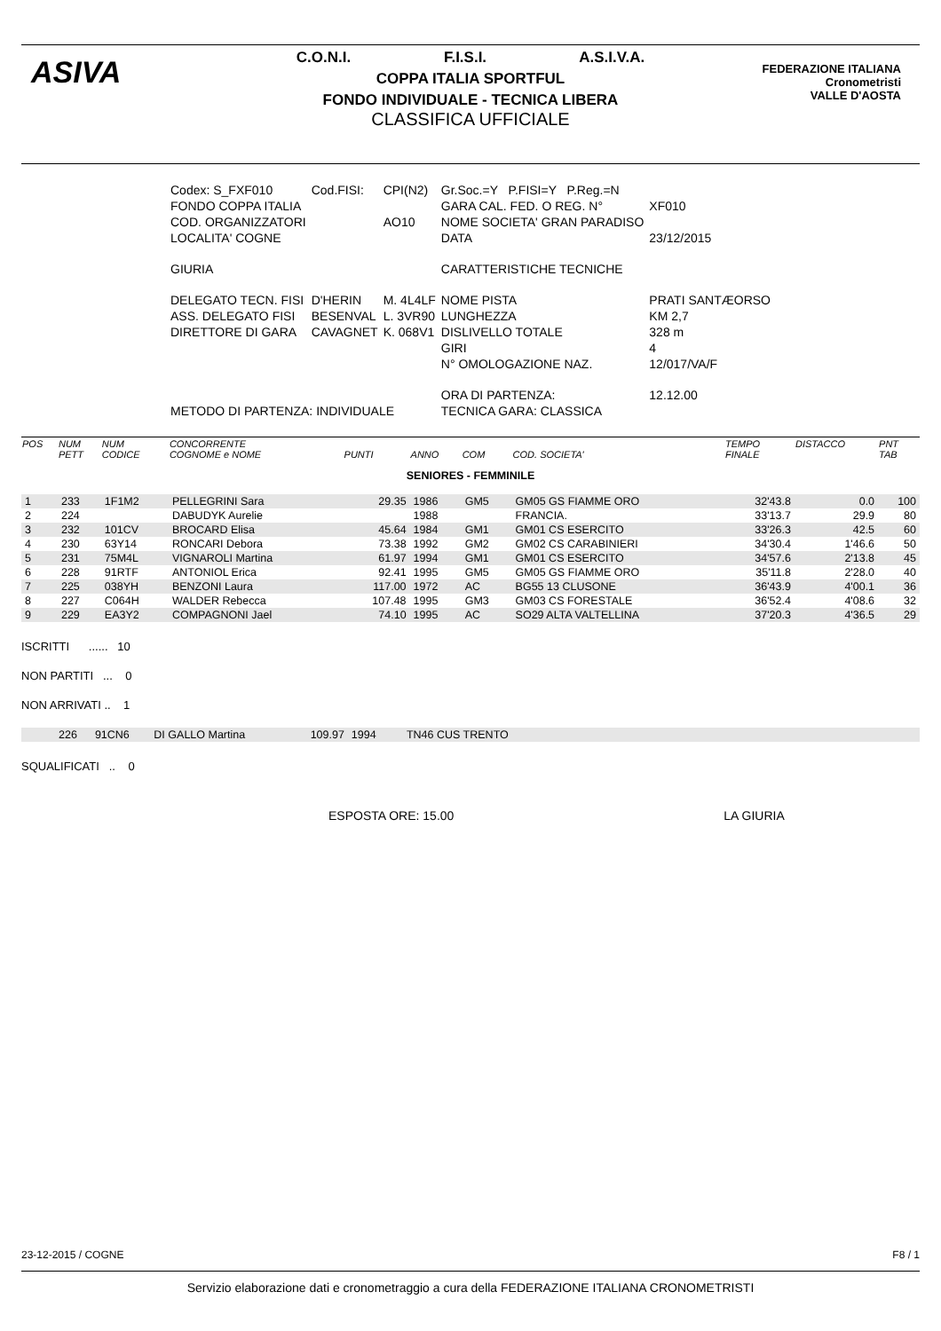ASIVA
FEDERAZIONE ITALIANA
Cronometristi
VALLE D'AOSTA
C.O.N.I. F.I.S.I. A.S.I.V.A.
COPPA ITALIA SPORTFUL
FONDO INDIVIDUALE - TECNICA LIBERA
CLASSIFICA UFFICIALE
| Codex: S_FXF010 | Cod.FISI: | CPI(N2) | Gr.Soc.=Y P.FISI=Y P.Reg.=N | |
| FONDO COPPA ITALIA | | | GARA CAL. FED. O REG. N° | XF010 |
| COD. ORGANIZZATORI | | AO10 | NOME SOCIETA' GRAN PARADISO | |
| LOCALITA' COGNE | | | DATA | 23/12/2015 |
| GIURIA | | | CARATTERISTICHE TECNICHE | |
| DELEGATO TECN. FISI | D'HERIN | M. 4L4LF | NOME PISTA | PRATI SANTÆORSO |
| ASS. DELEGATO FISI | BESENVAL | L. 3VR90 | LUNGHEZZA | KM 2,7 |
| DIRETTORE DI GARA | CAVAGNET | K. 068V1 | DISLIVELLO TOTALE | 328 m |
| | | | GIRI | 4 |
| | | | N° OMOLOGAZIONE NAZ. | 12/017/VA/F |
| | | | ORA DI PARTENZA: | 12.12.00 |
| METODO DI PARTENZA: INDIVIDUALE | | | TECNICA GARA: CLASSICA | |
| POS | NUM PETT | NUM CODICE | CONCORRENTE COGNOME e NOME | PUNTI | ANNO | COM | COD. SOCIETA' | TEMPO FINALE | DISTACCO | PNT TAB |
| --- | --- | --- | --- | --- | --- | --- | --- | --- | --- | --- |
| SENIORES - FEMMINILE | | | | | | | | | | |
| 1 | 233 | 1F1M2 | PELLEGRINI Sara | 29.35 | 1986 | GM5 | GM05 GS FIAMME ORO | 32'43.8 | 0.0 | 100 |
| 2 | 224 | | DABUDYK Aurelie | | 1988 | | FRANCIA. | 33'13.7 | 29.9 | 80 |
| 3 | 232 | 101CV | BROCARD Elisa | 45.64 | 1984 | GM1 | GM01 CS ESERCITO | 33'26.3 | 42.5 | 60 |
| 4 | 230 | 63Y14 | RONCARI Debora | 73.38 | 1992 | GM2 | GM02 CS CARABINIERI | 34'30.4 | 1'46.6 | 50 |
| 5 | 231 | 75M4L | VIGNAROLI Martina | 61.97 | 1994 | GM1 | GM01 CS ESERCITO | 34'57.6 | 2'13.8 | 45 |
| 6 | 228 | 91RTF | ANTONIOL Erica | 92.41 | 1995 | GM5 | GM05 GS FIAMME ORO | 35'11.8 | 2'28.0 | 40 |
| 7 | 225 | 038YH | BENZONI Laura | 117.00 | 1972 | AC | BG55 13 CLUSONE | 36'43.9 | 4'00.1 | 36 |
| 8 | 227 | C064H | WALDER Rebecca | 107.48 | 1995 | GM3 | GM03 CS FORESTALE | 36'52.4 | 4'08.6 | 32 |
| 9 | 229 | EA3Y2 | COMPAGNONI Jael | 74.10 | 1995 | AC | SO29 ALTA VALTELLINA | 37'20.3 | 4'36.5 | 29 |
ISCRITTI ...... 10
NON PARTITI ... 0
NON ARRIVATI .. 1
| | 226 | 91CN6 | DI GALLO Martina | 109.97 | 1994 | | TN46 CUS TRENTO | |
SQUALIFICATI .. 0
ESPOSTA ORE: 15.00 LA GIURIA
23-12-2015 / COGNE F8 / 1
Servizio elaborazione dati e cronometraggio a cura della FEDERAZIONE ITALIANA CRONOMETRISTI